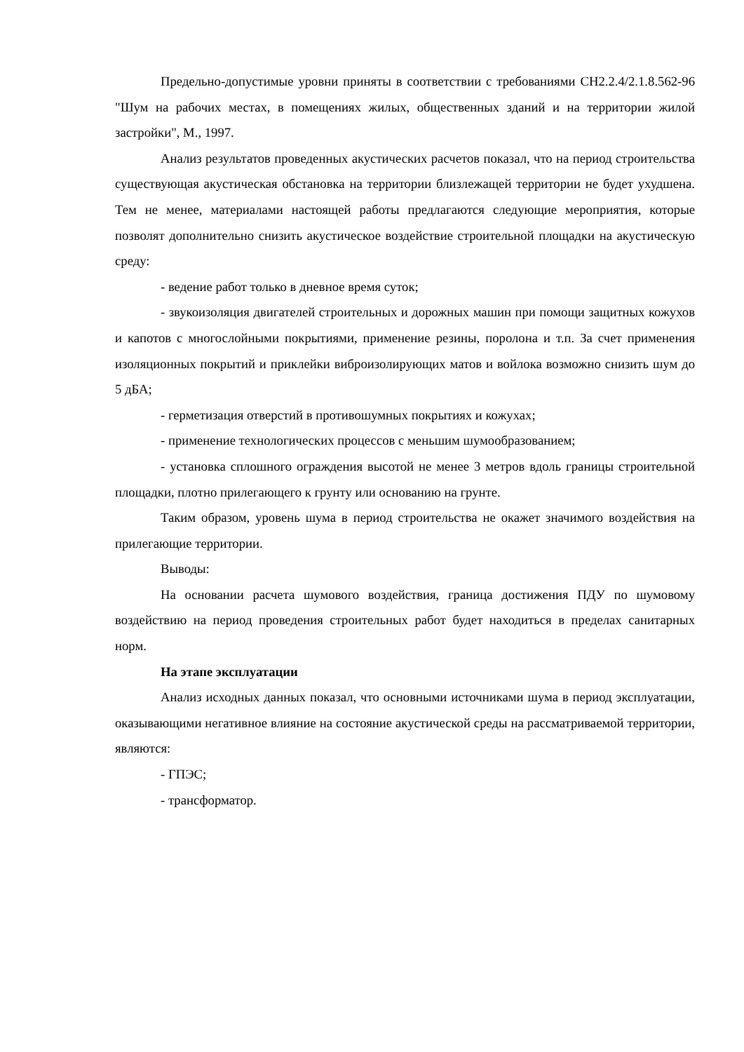Предельно-допустимые уровни приняты в соответствии с требованиями СН2.2.4/2.1.8.562-96 "Шум на рабочих местах, в помещениях жилых, общественных зданий и на территории жилой застройки", М., 1997.
Анализ результатов проведенных акустических расчетов показал, что на период строительства существующая акустическая обстановка на территории близлежащей территории не будет ухудшена. Тем не менее, материалами настоящей работы предлагаются следующие мероприятия, которые позволят дополнительно снизить акустическое воздействие строительной площадки на акустическую среду:
- ведение работ только в дневное время суток;
- звукоизоляция двигателей строительных и дорожных машин при помощи защитных кожухов и капотов с многослойными покрытиями, применение резины, поролона и т.п. За счет применения изоляционных покрытий и приклейки виброизолирующих матов и войлока возможно снизить шум до 5 дБА;
- герметизация отверстий в противошумных покрытиях и кожухах;
- применение технологических процессов с меньшим шумообразованием;
- установка сплошного ограждения высотой не менее 3 метров вдоль границы строительной площадки, плотно прилегающего к грунту или основанию на грунте.
Таким образом, уровень шума в период строительства не окажет значимого воздействия на прилегающие территории.
Выводы:
На основании расчета шумового воздействия, граница достижения ПДУ по шумовому воздействию на период проведения строительных работ будет находиться в пределах санитарных норм.
На этапе эксплуатации
Анализ исходных данных показал, что основными источниками шума в период эксплуатации, оказывающими негативное влияние на состояние акустической среды на рассматриваемой территории, являются:
- ГПЭС;
- трансформатор.